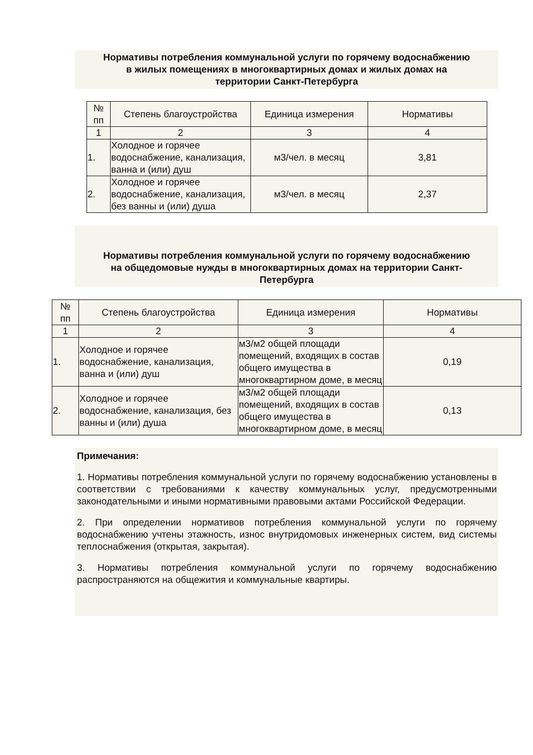Нормативы потребления коммунальной услуги по горячему водоснабжению
в жилых помещениях в многоквартирных домах и жилых домах на
территории Санкт-Петербурга
| № пп | Степень благоустройства | Единица измерения | Нормативы |
| 1 | 2 | 3 | 4 |
| 1. | Холодное и горячее водоснабжение, канализация, ванна и (или) душ | м3/чел. в месяц | 3,81 |
| 2. | Холодное и горячее водоснабжение, канализация, без ванны и (или) душа | м3/чел. в месяц | 2,37 |
Нормативы потребления коммунальной услуги по горячему водоснабжению
на общедомовые нужды в многоквартирных домах на территории Санкт-
Петербурга
| № пп | Степень благоустройства | Единица измерения | Нормативы |
| 1 | 2 | 3 | 4 |
| 1. | Холодное и горячее водоснабжение, канализация, ванна и (или) душ | м3/м2 общей площади помещений, входящих в состав общего имущества в многоквартирном доме, в месяц | 0,19 |
| 2. | Холодное и горячее водоснабжение, канализация, без ванны и (или) душа | м3/м2 общей площади помещений, входящих в состав общего имущества в многоквартирном доме, в месяц | 0,13 |
Примечания:
1. Нормативы потребления коммунальной услуги по горячему водоснабжению установлены в соответствии с требованиями к качеству коммунальных услуг, предусмотренными законодательными и иными нормативными правовыми актами Российской Федерации.
2. При определении нормативов потребления коммунальной услуги по горячему водоснабжению учтены этажность, износ внутридомовых инженерных систем, вид системы теплоснабжения (открытая, закрытая).
3. Нормативы потребления коммунальной услуги по горячему водоснабжению распространяются на общежития и коммунальные квартиры.